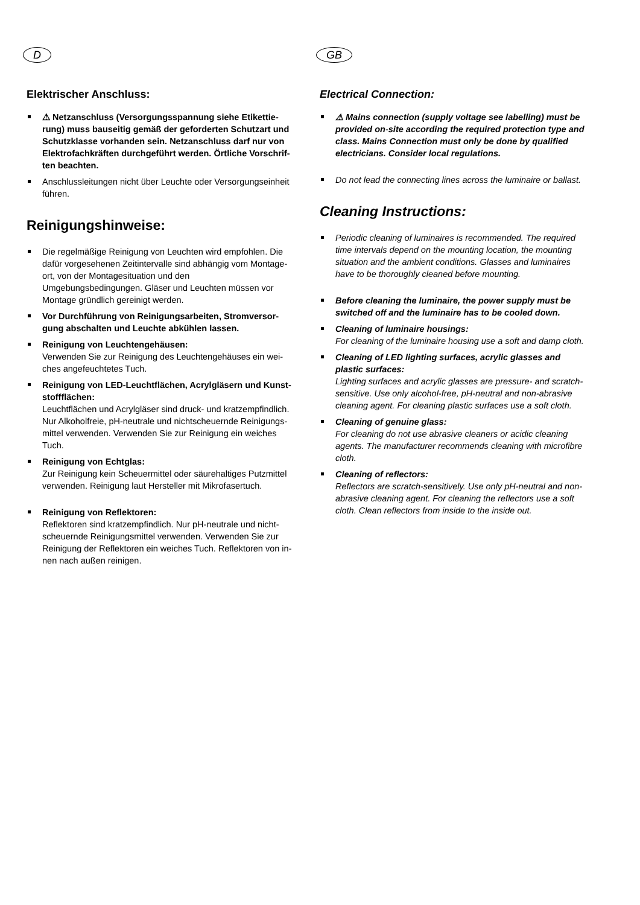D
Elektrischer Anschluss:
⚠ Netzanschluss (Versorgungsspannung siehe Etikettie­rung) muss bauseitig gemäß der geforderten Schutzart und Schutzklasse vorhanden sein. Netzanschluss darf nur von Elektrofachkräften durchgeführt werden. Örtliche Vorschrif­ten beachten.
Anschlussleitungen nicht über Leuchte oder Versorgungseinheit führen.
Reinigungshinweise:
Die regelmäßige Reinigung von Leuchten wird empfohlen. Die dafür vorgesehenen Zeitintervalle sind abhängig vom Montage­ort, von der Montagesituation und den Umgebungsbedingungen. Gläser und Leuchten müssen vor Montage gründlich gereinigt werden.
Vor Durchführung von Reinigungsarbeiten, Stromversor­gung abschalten und Leuchte abkühlen lassen.
Reinigung von Leuchtengehäusen:
Verwenden Sie zur Reinigung des Leuchtengehäuses ein wei­ches angefeuchtetes Tuch.
Reinigung von LED-Leuchtflächen, Acrylgläsern und Kunst­stoffflächen:
Leuchtflächen und Acrylgläser sind druck- und kratzempfindlich. Nur Alkoholfreie, pH-neutrale und nichtscheuernde Reinigungs­mittel verwenden. Verwenden Sie zur Reinigung ein weiches Tuch.
Reinigung von Echtglas:
Zur Reinigung kein Scheuermittel oder säurehaltiges Putzmittel verwenden. Reinigung laut Hersteller mit Mikrofasertuch.
Reinigung von Reflektoren:
Reflektoren sind kratzempfindlich. Nur pH-neutrale und nicht­scheuernde Reinigungsmittel verwenden. Verwenden Sie zur Reinigung der Reflektoren ein weiches Tuch. Reflektoren von in­nen nach außen reinigen.
GB
Electrical Connection:
⚠ Mains connection (supply voltage see labelling) must be provided on-site according the required protection type and class. Mains Connection must only be done by qualified electricians. Consider local regulations.
Do not lead the connecting lines across the luminaire or ballast.
Cleaning Instructions:
Periodic cleaning of luminaires is recommended. The required time intervals depend on the mounting location, the mounting situation and the ambient conditions. Glasses and luminaires have to be thoroughly cleaned before mounting.
Before cleaning the luminaire, the power supply must be switched off and the luminaire has to be cooled down.
Cleaning of luminaire housings:
For cleaning of the luminaire housing use a soft and damp cloth.
Cleaning of LED lighting surfaces, acrylic glasses and plastic surfaces:
Lighting surfaces and acrylic glasses are pressure- and scratch-sensitive. Use only alcohol-free, pH-neutral and non-abrasive cleaning agent. For cleaning plastic surfaces use a soft cloth.
Cleaning of genuine glass:
For cleaning do not use abrasive cleaners or acidic cleaning agents. The manufacturer recommends cleaning with micro­fibre cloth.
Cleaning of reflectors:
Reflectors are scratch-sensitively. Use only pH-neutral and non-abrasive cleaning agent. For cleaning the reflectors use a soft cloth. Clean reflectors from inside to the inside out.